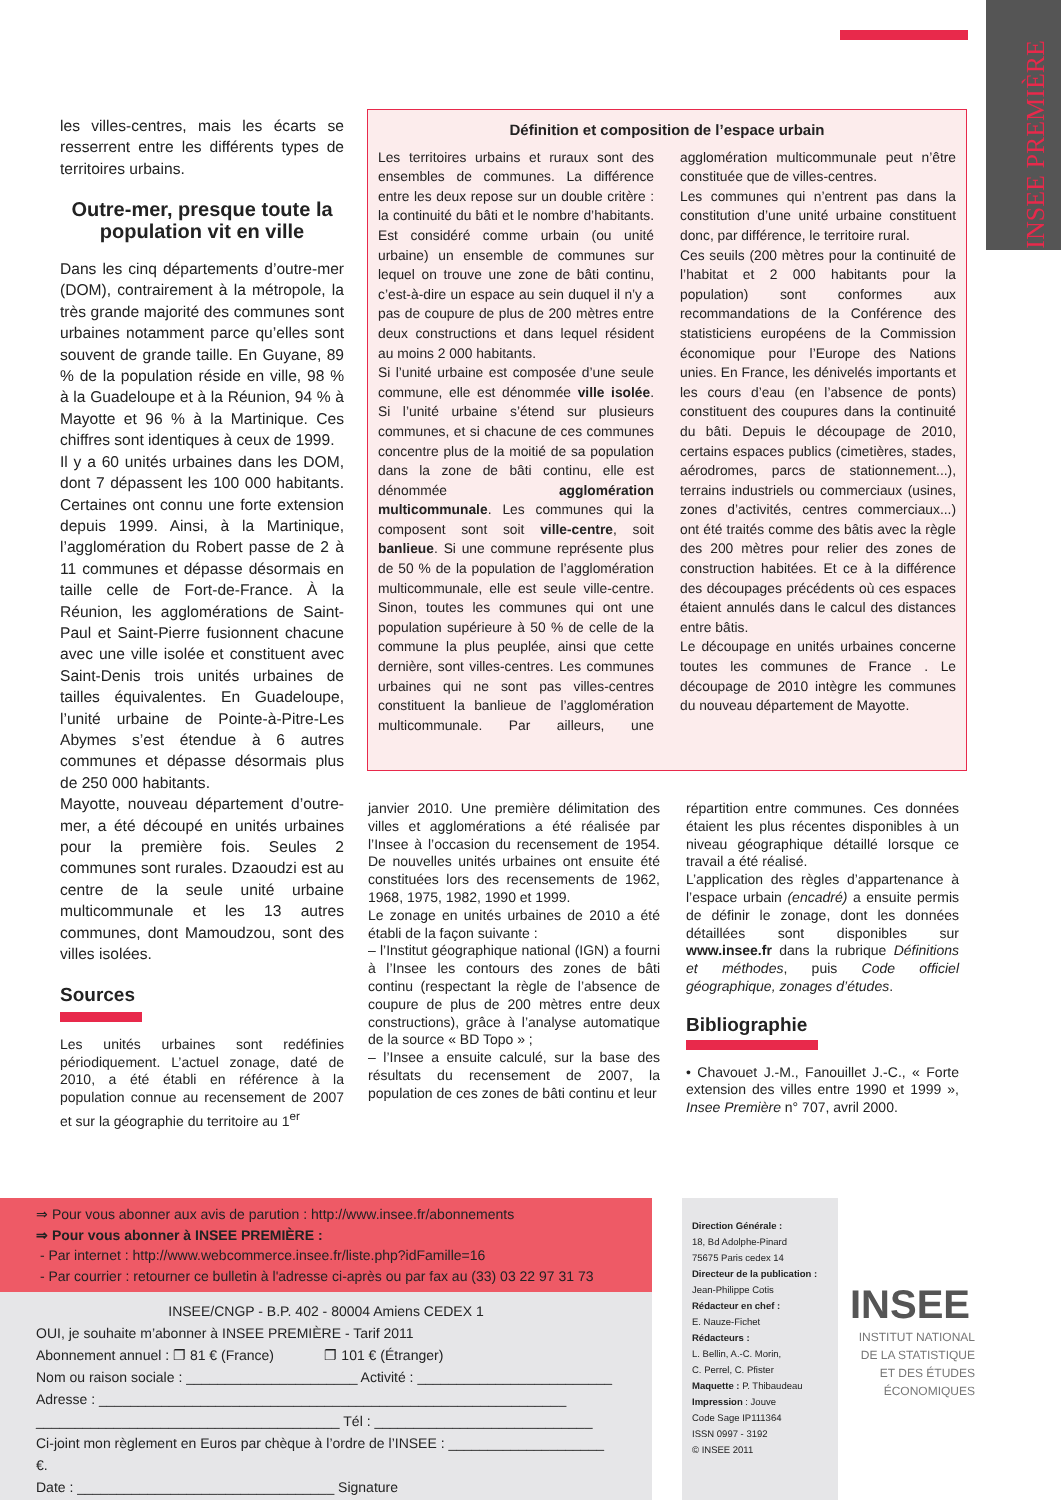INSEE PREMIÈRE
les villes-centres, mais les écarts se resserrent entre les différents types de territoires urbains.
Outre-mer, presque toute la population vit en ville
Dans les cinq départements d’outre-mer (DOM), contrairement à la métropole, la très grande majorité des communes sont urbaines notamment parce qu’elles sont souvent de grande taille. En Guyane, 89 % de la population réside en ville, 98 % à la Guadeloupe et à la Réunion, 94 % à Mayotte et 96 % à la Martinique. Ces chiffres sont identiques à ceux de 1999.
Il y a 60 unités urbaines dans les DOM, dont 7 dépassent les 100 000 habitants. Certaines ont connu une forte extension depuis 1999. Ainsi, à la Martinique, l’agglomération du Robert passe de 2 à 11 communes et dépasse désormais en taille celle de Fort-de-France. À la Réunion, les agglomérations de Saint-Paul et Saint-Pierre fusionnent chacune avec une ville isolée et constituent avec Saint-Denis trois unités urbaines de tailles équivalentes. En Guadeloupe, l’unité urbaine de Pointe-à-Pitre-Les Abymes s’est étendue à 6 autres communes et dépasse désormais plus de 250 000 habitants.
Mayotte, nouveau département d’outre-mer, a été découpé en unités urbaines pour la première fois. Seules 2 communes sont rurales. Dzaoudzi est au centre de la seule unité urbaine multicommunale et les 13 autres communes, dont Mamoudzou, sont des villes isolées.
Sources
Les unités urbaines sont redéfinies périodiquement. L’actuel zonage, daté de 2010, a été établi en référence à la population connue au recensement de 2007 et sur la géographie du territoire au 1<sup>er</sup>
Définition et composition de l’espace urbain
Les territoires urbains et ruraux sont des ensembles de communes. La différence entre les deux repose sur un double critère : la continuité du bâti et le nombre d’habitants. Est considéré comme urbain (ou unité urbaine) un ensemble de communes sur lequel on trouve une zone de bâti continu, c’est-à-dire un espace au sein duquel il n’y a pas de coupure de plus de 200 mètres entre deux constructions et dans lequel résident au moins 2 000 habitants.
Si l’unité urbaine est composée d’une seule commune, elle est dénommée ville isolée. Si l’unité urbaine s’étend sur plusieurs communes, et si chacune de ces communes concentre plus de la moitié de sa population dans la zone de bâti continu, elle est dénommée agglomération multicommunale. Les communes qui la composent sont soit ville-centre, soit banlieue. Si une commune représente plus de 50 % de la population de l’agglomération multicommunale, elle est seule ville-centre. Sinon, toutes les communes qui ont une population supérieure à 50 % de celle de la commune la plus peuplée, ainsi que cette dernière, sont villes-centres. Les communes urbaines qui ne sont pas villes-centres constituent la banlieue de l’agglomération multicommunale. Par ailleurs, une agglomération multicommunale peut n’être constituée que de villes-centres.
Les communes qui n’entrent pas dans la constitution d’une unité urbaine constituent donc, par différence, le territoire rural.
Ces seuils (200 mètres pour la continuité de l’habitat et 2 000 habitants pour la population) sont conformes aux recommandations de la Conférence des statisticiens européens de la Commission économique pour l’Europe des Nations unies. En France, les dénivelés importants et les cours d’eau (en l’absence de ponts) constituent des coupures dans la continuité du bâti. Depuis le découpage de 2010, certains espaces publics (cimetières, stades, aérodromes, parcs de stationnement...), terrains industriels ou commerciaux (usines, zones d’activités, centres commerciaux...) ont été traités comme des bâtis avec la règle des 200 mètres pour relier des zones de construction habitées. Et ce à la différence des découpages précédents où ces espaces étaient annulés dans le calcul des distances entre bâtis.
Le découpage en unités urbaines concerne toutes les communes de France . Le découpage de 2010 intègre les communes du nouveau département de Mayotte.
janvier 2010. Une première délimitation des villes et agglomérations a été réalisée par l’Insee à l’occasion du recensement de 1954. De nouvelles unités urbaines ont ensuite été constituées lors des recensements de 1962, 1968, 1975, 1982, 1990 et 1999.
Le zonage en unités urbaines de 2010 a été établi de la façon suivante :
– l’Institut géographique national (IGN) a fourni à l’Insee les contours des zones de bâti continu (respectant la règle de l’absence de coupure de plus de 200 mètres entre deux constructions), grâce à l’analyse automatique de la source « BD Topo » ;
– l’Insee a ensuite calculé, sur la base des résultats du recensement de 2007, la population de ces zones de bâti continu et leur
répartition entre communes. Ces données étaient les plus récentes disponibles à un niveau géographique détaillé lorsque ce travail a été réalisé.
L’application des règles d’appartenance à l’espace urbain (encadré) a ensuite permis de définir le zonage, dont les données détaillées sont disponibles sur www.insee.fr dans la rubrique Définitions et méthodes, puis Code officiel géographique, zonages d’études.
Bibliographie
• Chavouet J.-M., Fanouillet J.-C., « Forte extension des villes entre 1990 et 1999 », Insee Première n° 707, avril 2000.
⇒ Pour vous abonner aux avis de parution : http://www.insee.fr/abonnements
⇒ Pour vous abonner à INSEE PREMIÈRE :
- Par internet : http://www.webcommerce.insee.fr/liste.php?idFamille=16
- Par courrier : retourner ce bulletin à l'adresse ci-après ou par fax au (33) 03 22 97 31 73
INSEE/CNGP - B.P. 402 - 80004 Amiens CEDEX 1
OUI, je souhaite m’abonner à INSEE PREMIÈRE - Tarif 2011
Abonnement annuel : ❐ 81 € (France) ❐ 101 € (Étranger)
Nom ou raison sociale : ______________________ Activité : _________________________
Adresse : ____________________________________________________________
_______________________________________ Tél : ____________________________
Ci-joint mon règlement en Euros par chèque à l’ordre de l’INSEE : ____________________ €.
Date : _________________________________ Signature
Direction Générale :
18, Bd Adolphe-Pinard
75675 Paris cedex 14
Directeur de la publication :
Jean-Philippe Cotis
Rédacteur en chef :
E. Nauze-Fichet
Rédacteurs :
L. Bellin, A.-C. Morin,
C. Perrel, C. Pfister
Maquette : P. Thibaudeau
Impression : Jouve
Code Sage IP111364
ISSN 0997 - 3192
© INSEE 2011
INSEE
INSTITUT NATIONAL
DE LA STATISTIQUE
ET DES ÉTUDES
ÉCONOMIQUES